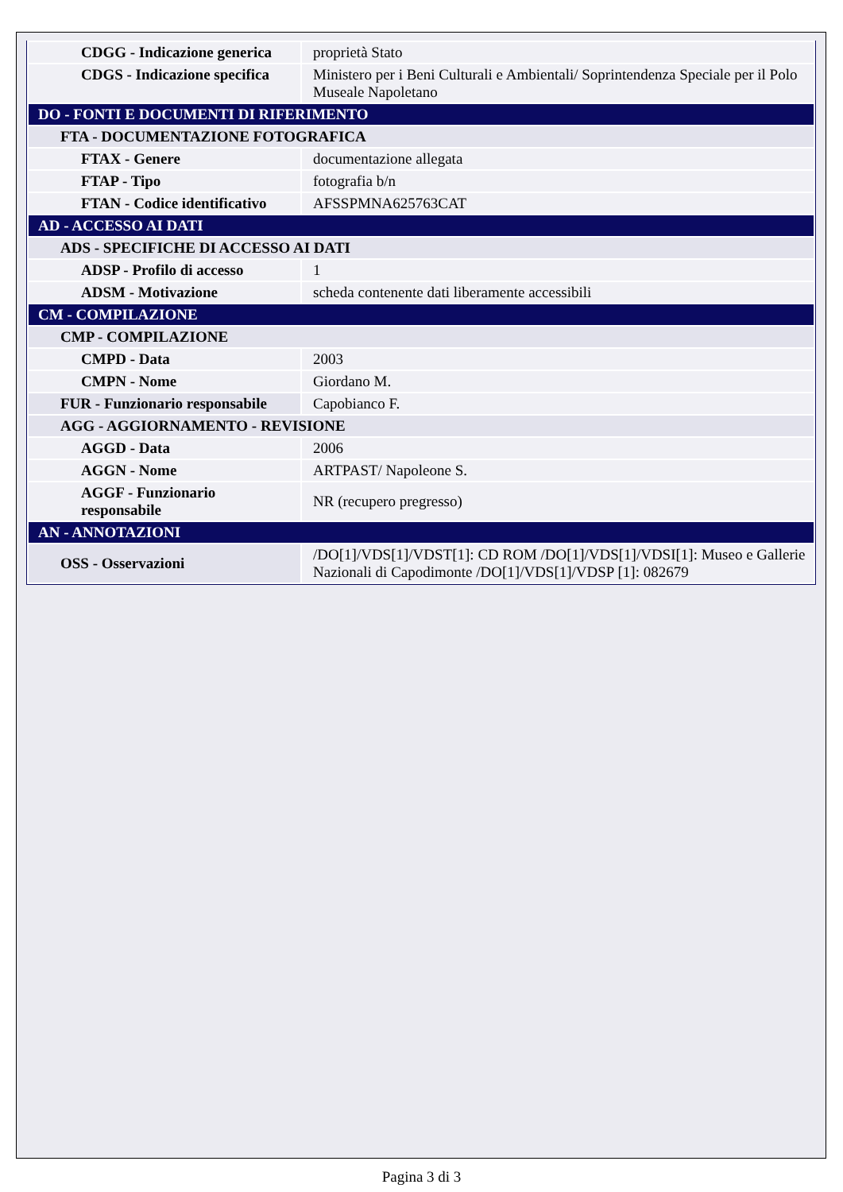| CDGG - Indicazione generica | proprietà Stato |
| CDGS - Indicazione specifica | Ministero per i Beni Culturali e Ambientali/ Soprintendenza Speciale per il Polo Museale Napoletano |
| DO - FONTI E DOCUMENTI DI RIFERIMENTO | |
| FTA - DOCUMENTAZIONE FOTOGRAFICA | |
| FTAX - Genere | documentazione allegata |
| FTAP - Tipo | fotografia b/n |
| FTAN - Codice identificativo | AFSSPMNA625763CAT |
| AD - ACCESSO AI DATI | |
| ADS - SPECIFICHE DI ACCESSO AI DATI | |
| ADSP - Profilo di accesso | 1 |
| ADSM - Motivazione | scheda contenente dati liberamente accessibili |
| CM - COMPILAZIONE | |
| CMP - COMPILAZIONE | |
| CMPD - Data | 2003 |
| CMPN - Nome | Giordano M. |
| FUR - Funzionario responsabile | Capobianco F. |
| AGG - AGGIORNAMENTO - REVISIONE | |
| AGGD - Data | 2006 |
| AGGN - Nome | ARTPAST/ Napoleone S. |
| AGGF - Funzionario responsabile | NR (recupero pregresso) |
| AN - ANNOTAZIONI | |
| OSS - Osservazioni | /DO[1]/VDS[1]/VDST[1]: CD ROM /DO[1]/VDS[1]/VDSI[1]: Museo e Gallerie Nazionali di Capodimonte /DO[1]/VDS[1]/VDSP [1]: 082679 |
Pagina 3 di 3